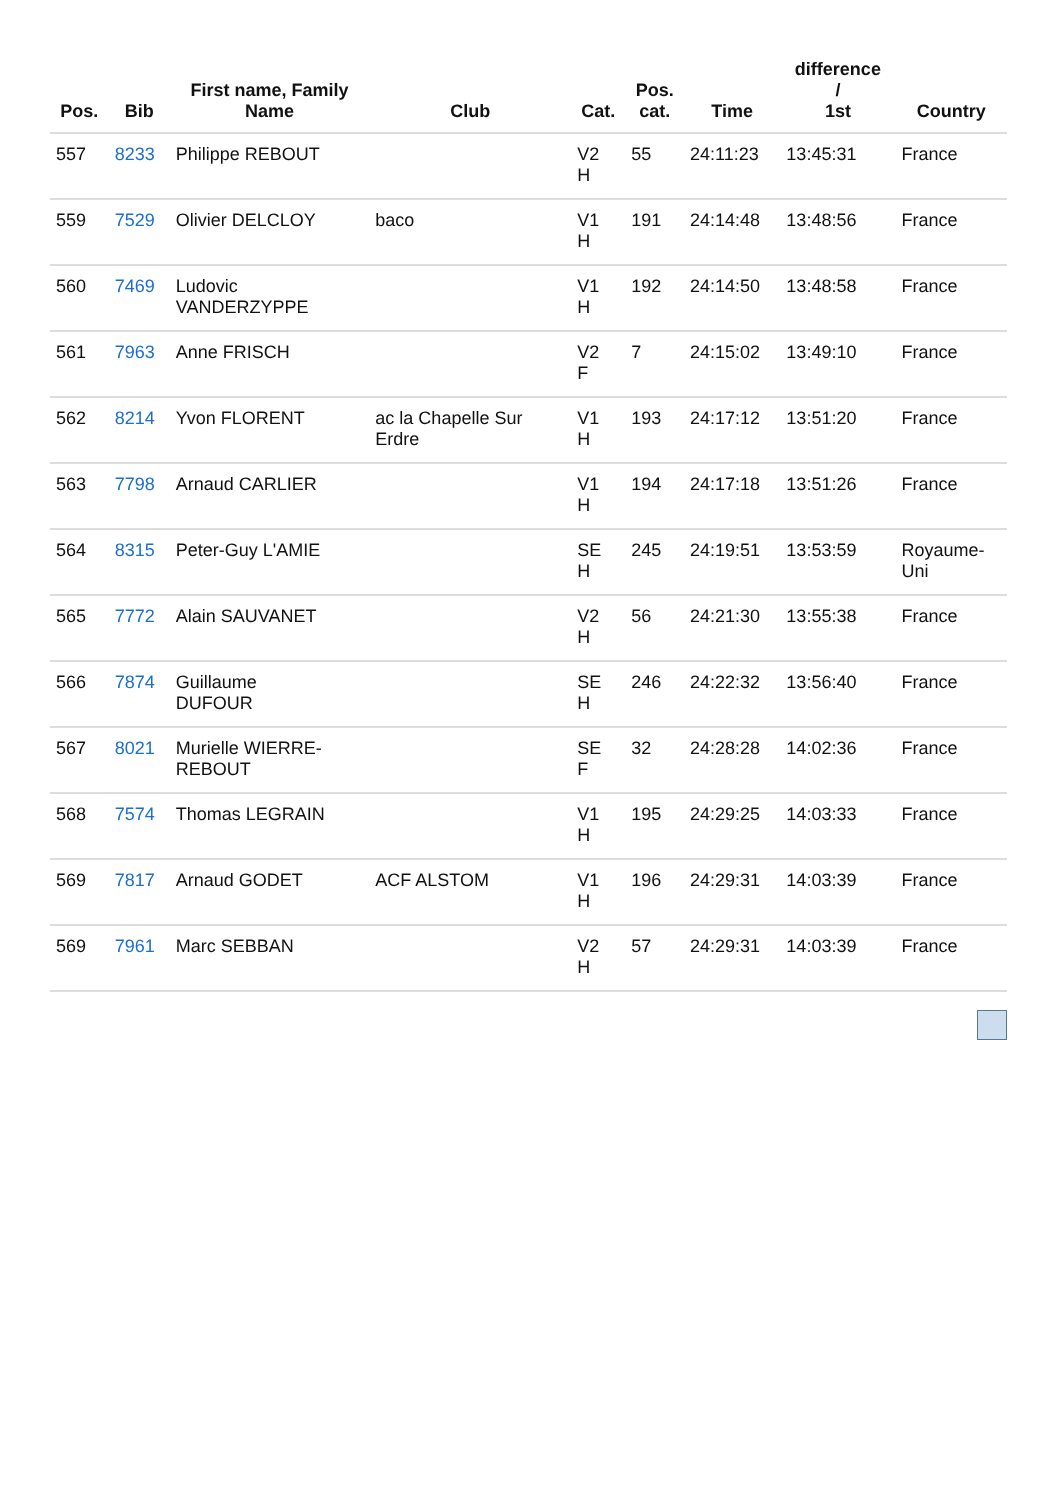| Pos. | Bib | First name, Family Name | Club | Cat. | Pos. cat. | Time | difference / 1st | Country |
| --- | --- | --- | --- | --- | --- | --- | --- | --- |
| 557 | 8233 | Philippe REBOUT | | V2 H | 55 | 24:11:23 | 13:45:31 | France |
| 559 | 7529 | Olivier DELCLOY | baco | V1 H | 191 | 24:14:48 | 13:48:56 | France |
| 560 | 7469 | Ludovic VANDERZYPPE | | V1 H | 192 | 24:14:50 | 13:48:58 | France |
| 561 | 7963 | Anne FRISCH | | V2 F | 7 | 24:15:02 | 13:49:10 | France |
| 562 | 8214 | Yvon FLORENT | ac la Chapelle Sur Erdre | V1 H | 193 | 24:17:12 | 13:51:20 | France |
| 563 | 7798 | Arnaud CARLIER | | V1 H | 194 | 24:17:18 | 13:51:26 | France |
| 564 | 8315 | Peter-Guy L'AMIE | | SE H | 245 | 24:19:51 | 13:53:59 | Royaume- Uni |
| 565 | 7772 | Alain SAUVANET | | V2 H | 56 | 24:21:30 | 13:55:38 | France |
| 566 | 7874 | Guillaume DUFOUR | | SE H | 246 | 24:22:32 | 13:56:40 | France |
| 567 | 8021 | Murielle WIERRE- REBOUT | | SE F | 32 | 24:28:28 | 14:02:36 | France |
| 568 | 7574 | Thomas LEGRAIN | | V1 H | 195 | 24:29:25 | 14:03:33 | France |
| 569 | 7817 | Arnaud GODET | ACF ALSTOM | V1 H | 196 | 24:29:31 | 14:03:39 | France |
| 569 | 7961 | Marc SEBBAN | | V2 H | 57 | 24:29:31 | 14:03:39 | France |